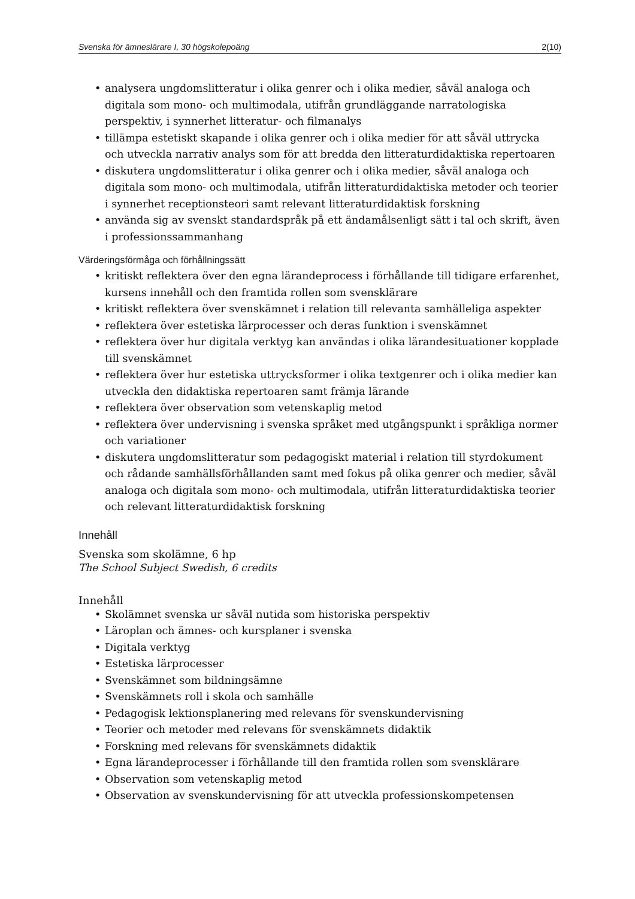Svenska för ämneslärare I, 30 högskolepoäng 2(10)
• analysera ungdomslitteratur i olika genrer och i olika medier, såväl analoga och digitala som mono- och multimodala, utifrån grundläggande narratologiska perspektiv, i synnerhet litteratur- och filmanalys
• tillämpa estetiskt skapande i olika genrer och i olika medier för att såväl uttrycka och utveckla narrativ analys som för att bredda den litteraturdidaktiska repertoaren
• diskutera ungdomslitteratur i olika genrer och i olika medier, såväl analoga och digitala som mono- och multimodala, utifrån litteraturdidaktiska metoder och teorier i synnerhet receptionsteori samt relevant litteraturdidaktisk forskning
• använda sig av svenskt standardspråk på ett ändamålsenligt sätt i tal och skrift, även i professionssammanhang
Värderingsförmåga och förhållningssätt
• kritiskt reflektera över den egna lärandeprocess i förhållande till tidigare erfarenhet, kursens innehåll och den framtida rollen som svensklärare
• kritiskt reflektera över svenskämnet i relation till relevanta samhälleliga aspekter
• reflektera över estetiska lärprocesser och deras funktion i svenskämnet
• reflektera över hur digitala verktyg kan användas i olika lärandesituationer kopplade till svenskämnet
• reflektera över hur estetiska uttrycksformer i olika textgenrer och i olika medier kan utveckla den didaktiska repertoaren samt främja lärande
• reflektera över observation som vetenskaplig metod
• reflektera över undervisning i svenska språket med utgångspunkt i språkliga normer och variationer
• diskutera ungdomslitteratur som pedagogiskt material i relation till styrdokument och rådande samhällsförhållanden samt med fokus på olika genrer och medier, såväl analoga och digitala som mono- och multimodala, utifrån litteraturdidaktiska teorier och relevant litteraturdidaktisk forskning
Innehåll
Svenska som skolämne, 6 hp
The School Subject Swedish, 6 credits
Innehåll
• Skolämnet svenska ur såväl nutida som historiska perspektiv
• Läroplan och ämnes- och kursplaner i svenska
• Digitala verktyg
• Estetiska lärprocesser
• Svenskämnet som bildningsämne
• Svenskämnets roll i skola och samhälle
• Pedagogisk lektionsplanering med relevans för svenskundervisning
• Teorier och metoder med relevans för svenskämnets didaktik
• Forskning med relevans för svenskämnets didaktik
• Egna lärandeprocesser i förhållande till den framtida rollen som svensklärare
• Observation som vetenskaplig metod
• Observation av svenskundervisning för att utveckla professionskompetensen